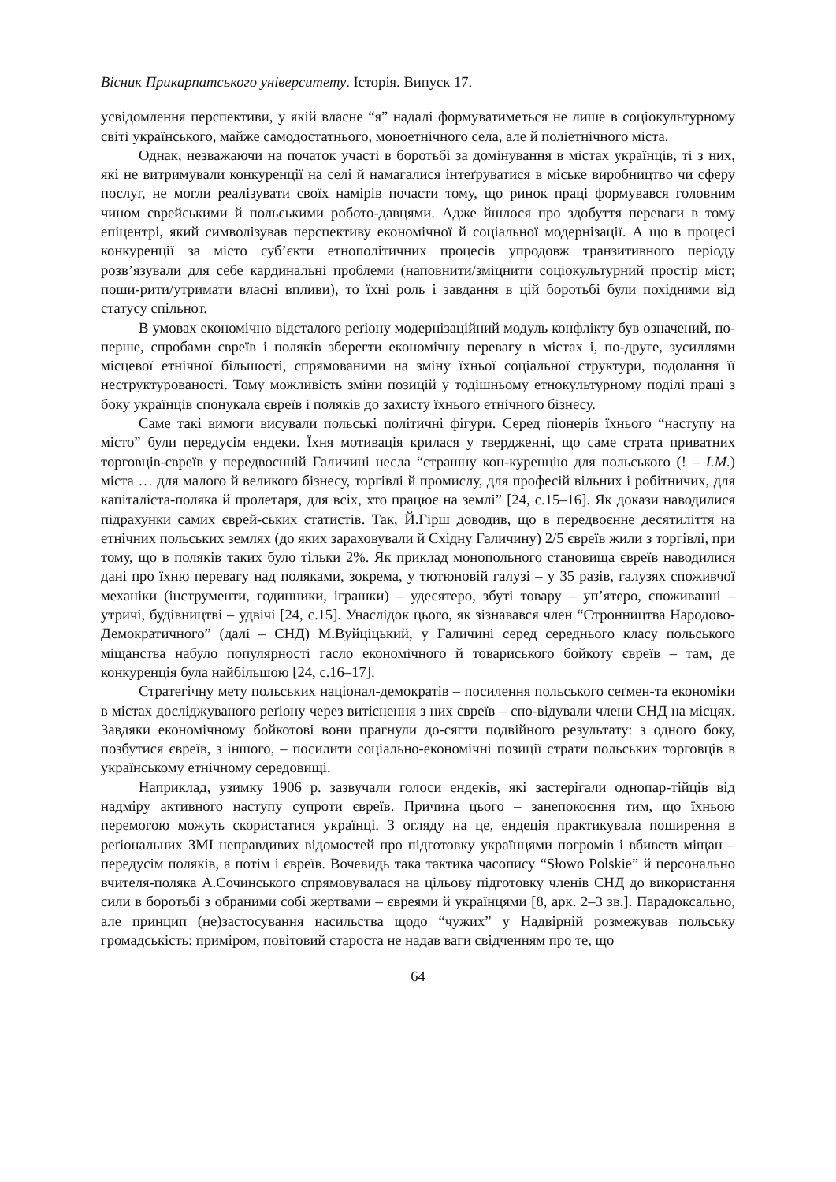Вісник Прикарпатського університету. Історія. Випуск 17.
усвідомлення перспективи, у якій власне “я” надалі формуватиметься не лише в соціокультурному світі українського, майже самодостатнього, моноетнічного села, але й поліетнічного міста.
Однак, незважаючи на початок участі в боротьбі за домінування в містах українців, ті з них, які не витримували конкуренції на селі й намагалися інтеґруватися в міське виробництво чи сферу послуг, не могли реалізувати своїх намірів почасти тому, що ринок праці формувався головним чином єврейськими й польськими робото-давцями. Адже йшлося про здобуття переваги в тому епіцентрі, який символізував перспективу економічної й соціальної модернізації. А що в процесі конкуренції за місто суб’єкти етнополітичних процесів упродовж транзитивного періоду розв’язували для себе кардинальні проблеми (наповнити/зміцнити соціокультурний простір міст; поши-рити/утримати власні впливи), то їхні роль і завдання в цій боротьбі були похідними від статусу спільнот.
В умовах економічно відсталого реґіону модернізаційний модуль конфлікту був означений, по-перше, спробами євреїв і поляків зберегти економічну перевагу в містах і, по-друге, зусиллями місцевої етнічної більшості, спрямованими на зміну їхньої соціальної структури, подолання її неструктурованості. Тому можливість зміни позицій у тодішньому етнокультурному поділі праці з боку українців спонукала євреїв і поляків до захисту їхнього етнічного бізнесу.
Саме такі вимоги висували польські політичні фігури. Серед піонерів їхнього “наступу на місто” були передусім ендеки. Їхня мотивація крилася у твердженні, що саме страта приватних торговців-євреїв у передвоєнній Галичині несла “страшну кон-куренцію для польського (! – І.М.) міста … для малого й великого бізнесу, торгівлі й промислу, для професій вільних і робітничих, для капіталіста-поляка й пролетаря, для всіх, хто працює на землі” [24, с.15–16]. Як докази наводилися підрахунки самих єврей-ських статистів. Так, Й.Гірш доводив, що в передвоєнне десятиліття на етнічних польських землях (до яких зараховували й Східну Галичину) 2/5 євреїв жили з торгівлі, при тому, що в поляків таких було тільки 2%. Як приклад монопольного становища євреїв наводилися дані про їхню перевагу над поляками, зокрема, у тютюновій галузі – у 35 разів, галузях споживчої механіки (інструменти, годинники, іграшки) – удесятеро, збуті товару – уп’ятеро, споживанні – утричі, будівництві – удвічі [24, с.15]. Унаслідок цього, як зізнавався член “Стронництва Народово-Демократичного” (далі – СНД) М.Вуйціцький, у Галичині серед середнього класу польського міщанства набуло популярності гасло економічного й товариського бойкоту євреїв – там, де конкуренція була найбільшою [24, с.16–17].
Стратегічну мету польських націонал-демократів – посилення польського сеґмен-та економіки в містах досліджуваного реґіону через витіснення з них євреїв – спо-відували члени СНД на місцях. Завдяки економічному бойкотові вони прагнули до-сягти подвійного результату: з одного боку, позбутися євреїв, з іншого, – посилити соціально-економічні позиції страти польських торговців в українському етнічному середовищі.
Наприклад, узимку 1906 р. зазвучали голоси ендеків, які застерігали однопар-тійців від надміру активного наступу супроти євреїв. Причина цього – занепокоєння тим, що їхньою перемогою можуть скористатися українці. З огляду на це, ендеція практикувала поширення в реґіональних ЗМІ неправдивих відомостей про підготовку українцями погромів і вбивств міщан – передусім поляків, а потім і євреїв. Вочевидь така тактика часопису “Słowo Polskie” й персонально вчителя-поляка А.Сочинського спрямовувалася на цільову підготовку членів СНД до використання сили в боротьбі з обраними собі жертвами – євреями й українцями [8, арк. 2–3 зв.]. Парадоксально, але принцип (не)застосування насильства щодо “чужих” у Надвірній розмежував польську громадськість: приміром, повітовий староста не надав ваги свідченням про те, що
64